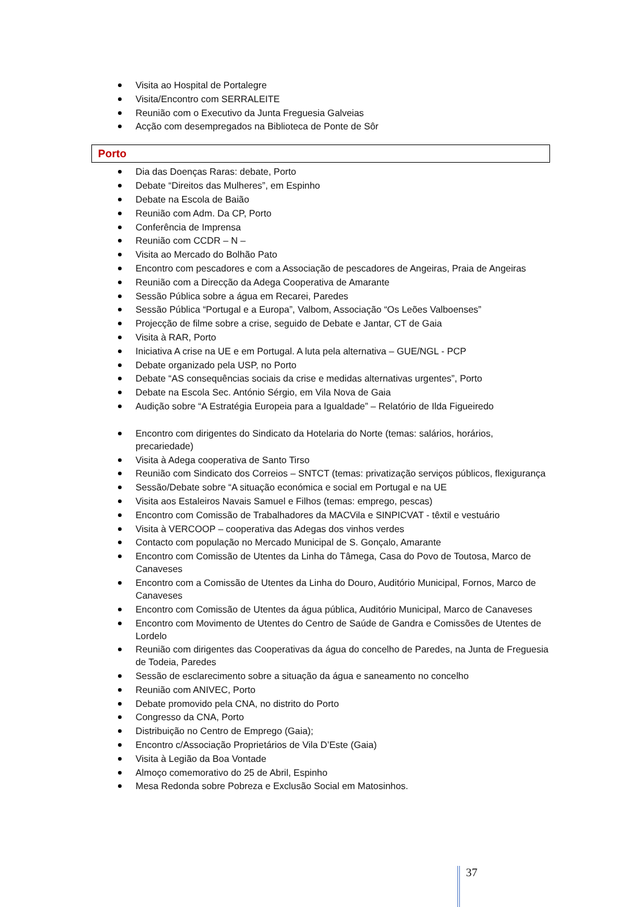Visita ao Hospital de Portalegre
Visita/Encontro com SERRALEITE
Reunião com o Executivo da Junta Freguesia Galveias
Acção com desempregados na Biblioteca de Ponte de Sôr
Porto
Dia das Doenças Raras: debate, Porto
Debate “Direitos das Mulheres”, em Espinho
Debate na Escola de Baião
Reunião com Adm. Da CP, Porto
Conferência de Imprensa
Reunião com CCDR – N –
Visita ao Mercado do Bolhão Pato
Encontro com pescadores e com a Associação de pescadores de Angeiras, Praia de Angeiras
Reunião com a Direcção da Adega Cooperativa de Amarante
Sessão Pública sobre a água em Recarei, Paredes
Sessão Pública “Portugal e a Europa”, Valbom, Associação “Os Leões Valboenses”
Projecção de filme sobre a crise, seguido de Debate e Jantar, CT de Gaia
Visita à RAR, Porto
Iniciativa A crise na UE e em Portugal. A luta pela alternativa – GUE/NGL - PCP
Debate organizado pela USP, no Porto
Debate “AS consequências sociais da crise e medidas alternativas urgentes”, Porto
Debate na Escola Sec. António Sérgio, em Vila Nova de Gaia
Audição sobre “A Estratégia Europeia para a Igualdade” – Relatório de Ilda Figueiredo
Encontro com dirigentes do Sindicato da Hotelaria do Norte (temas: salários, horários, precariedade)
Visita à Adega cooperativa de Santo Tirso
Reunião com Sindicato dos Correios – SNTCT (temas: privatização serviços públicos, flexigurança
Sessão/Debate sobre “A situação económica e social em Portugal e na UE
Visita aos Estaleiros Navais Samuel e Filhos (temas: emprego, pescas)
Encontro com Comissão de Trabalhadores da MACVila e SINPICVAT - têxtil e vestuário
Visita à VERCOOP – cooperativa das Adegas dos vinhos verdes
Contacto com população no Mercado Municipal de S. Gonçalo, Amarante
Encontro com Comissão de Utentes da Linha do Tâmega, Casa do Povo de Toutosa, Marco de Canaveses
Encontro com a Comissão de Utentes da Linha do Douro, Auditório Municipal, Fornos, Marco de Canaveses
Encontro com Comissão de Utentes da água pública, Auditório Municipal, Marco de Canaveses
Encontro com Movimento de Utentes do Centro de Saúde de Gandra e Comissões de Utentes de Lordelo
Reunião com dirigentes das Cooperativas da água do concelho de Paredes, na Junta de Freguesia de Todeia, Paredes
Sessão de esclarecimento sobre a situação da água e saneamento no concelho
Reunião com ANIVEC, Porto
Debate promovido pela CNA, no distrito do Porto
Congresso da CNA, Porto
Distribuição no Centro de Emprego (Gaia);
Encontro c/Associação Proprietários de Vila D’Este (Gaia)
Visita à Legião da Boa Vontade
Almoço comemorativo do 25 de Abril, Espinho
Mesa Redonda sobre Pobreza e Exclusão Social em Matosinhos.
37